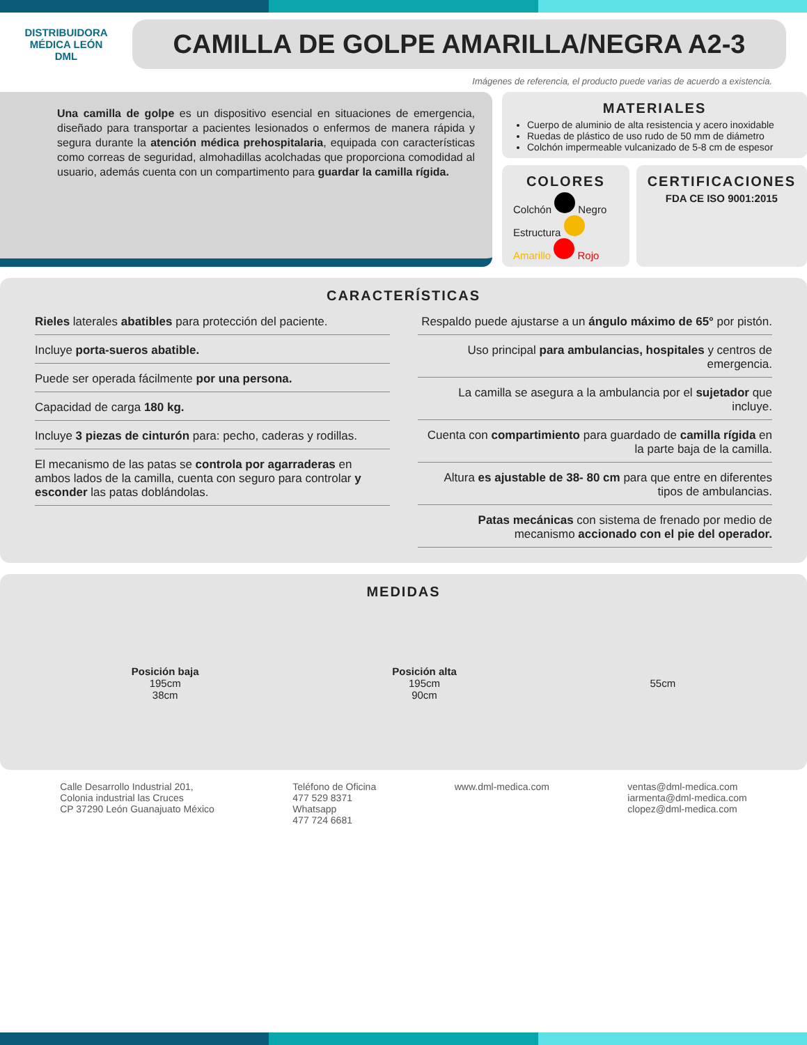DISTRIBUIDORA MÉDICA LEÓN
DML
CAMILLA DE GOLPE AMARILLA/NEGRA A2-3
Imágenes de referencia, el producto puede varias de acuerdo a existencia.
Una camilla de golpe es un dispositivo esencial en situaciones de emergencia, diseñado para transportar a pacientes lesionados o enfermos de manera rápida y segura durante la atención médica prehospitalaria, equipada con características como correas de seguridad, almohadillas acolchadas que proporciona comodidad al usuario, además cuenta con un compartimento para guardar la camilla rígida.
MATERIALES
Cuerpo de aluminio de alta resistencia y acero inoxidable
Ruedas de plástico de uso rudo de 50 mm de diámetro
Colchón impermeable vulcanizado de 5-8 cm de espesor
COLORES
Colchón Negro Estructura Amarillo Rojo
CERTIFICACIONES
FDA CE ISO 9001:2015
CARACTERÍSTICAS
Rieles laterales abatibles para protección del paciente.
Incluye porta-sueros abatible.
Puede ser operada fácilmente por una persona.
Capacidad de carga 180 kg.
Incluye 3 piezas de cinturón para: pecho, caderas y rodillas.
El mecanismo de las patas se controla por agarraderas en ambos lados de la camilla, cuenta con seguro para controlar y esconder las patas doblándolas.
Respaldo puede ajustarse a un ángulo máximo de 65° por pistón.
Uso principal para ambulancias, hospitales y centros de emergencia.
La camilla se asegura a la ambulancia por el sujetador que incluye.
Cuenta con compartimiento para guardado de camilla rígida en la parte baja de la camilla.
Altura es ajustable de 38- 80 cm para que entre en diferentes tipos de ambulancias.
Patas mecánicas con sistema de frenado por medio de mecanismo accionado con el pie del operador.
MEDIDAS
Posición baja
195cm
38cm
Posición alta
195cm
90cm
55cm
Calle Desarrollo Industrial 201,
Colonia industrial las Cruces
CP 37290 León Guanajuato México
Teléfono de Oficina
477 529 8371
Whatsapp
477 724 6681
www.dml-medica.com ventas@dml-medica.com
iarmenta@dml-medica.com
clopez@dml-medica.com